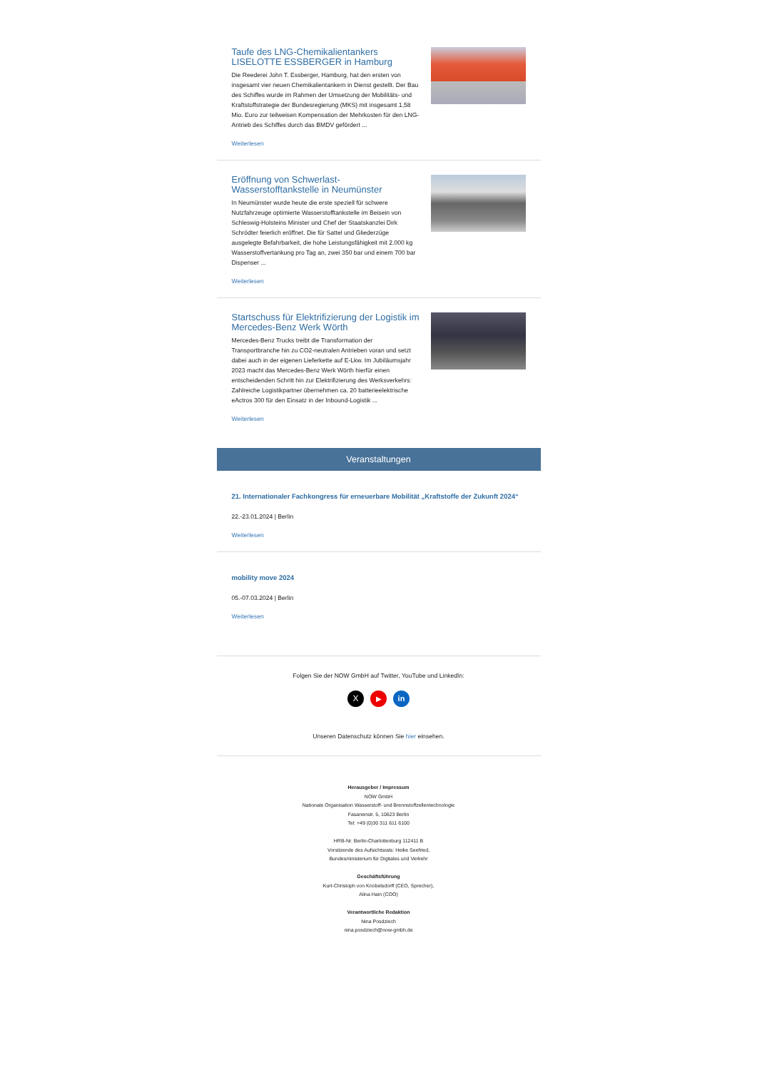Taufe des LNG-Chemikalientankers LISELOTTE ESSBERGER in Hamburg
Die Reederei John T. Essberger, Hamburg, hat den ersten von insgesamt vier neuen Chemikalientankern in Dienst gestellt. Der Bau des Schiffes wurde im Rahmen der Umsetzung der Mobilitäts- und Kraftstoffstrategie der Bundesregierung (MKS) mit insgesamt 1,58 Mio. Euro zur teilweisen Kompensation der Mehrkosten für den LNG-Antrieb des Schiffes durch das BMDV gefördert ...
Weiterlesen
Eröffnung von Schwerlast-Wasserstofftankstelle in Neumünster
In Neumünster wurde heute die erste speziell für schwere Nutzfahrzeuge optimierte Wasserstofftankstelle im Beisein von Schleswig-Holsteins Minister und Chef der Staatskanzlei Dirk Schrödter feierlich eröffnet. Die für Sattel und Gliederzüge ausgelegte Befahrbarkeit, die hohe Leistungsfähigkeit mit 2.000 kg Wasserstoffvertankung pro Tag an, zwei 350 bar und einem 700 bar Dispenser ...
Weiterlesen
Startschuss für Elektrifizierung der Logistik im Mercedes-Benz Werk Wörth
Mercedes-Benz Trucks treibt die Transformation der Transportbranche hin zu CO2-neutralen Antrieben voran und setzt dabei auch in der eigenen Lieferkette auf E-Lkw. Im Jubiläumsjahr 2023 macht das Mercedes-Benz Werk Wörth hierfür einen entscheidenden Schritt hin zur Elektrifizierung des Werksverkehrs: Zahlreiche Logistikpartner übernehmen ca. 20 batterieelektrische eActros 300 für den Einsatz in der Inbound-Logistik ...
Weiterlesen
Veranstaltungen
21. Internationaler Fachkongress für erneuerbare Mobilität „Kraftstoffe der Zukunft 2024“
22.-23.01.2024 | Berlin
Weiterlesen
mobility move 2024
05.-07.03.2024 | Berlin
Weiterlesen
Folgen Sie der NOW GmbH auf Twitter, YouTube und LinkedIn:
X ▶ in
Unseren Datenschutz können Sie hier einsehen.
Herausgeber / Impressum
NOW GmbH
Nationale Organisation Wasserstoff- und Brennstoffzellentechnologie
Fasanenstr. 5, 10623 Berlin
Tel: +49 (0)30 311 611 6100
HRB-Nr. Berlin-Charlottenburg 112411 B
Vorsitzende des Aufsichtsrats: Heike Seefried,
Bundesministerium für Digitales und Verkehr
Geschäftsführung
Kurt-Christoph von Knobelsdorff (CEO, Sprecher),
Alina Hain (COO)
Verantwortliche Redaktion
Nina Posdziech
nina.posdziech@now-gmbh.de